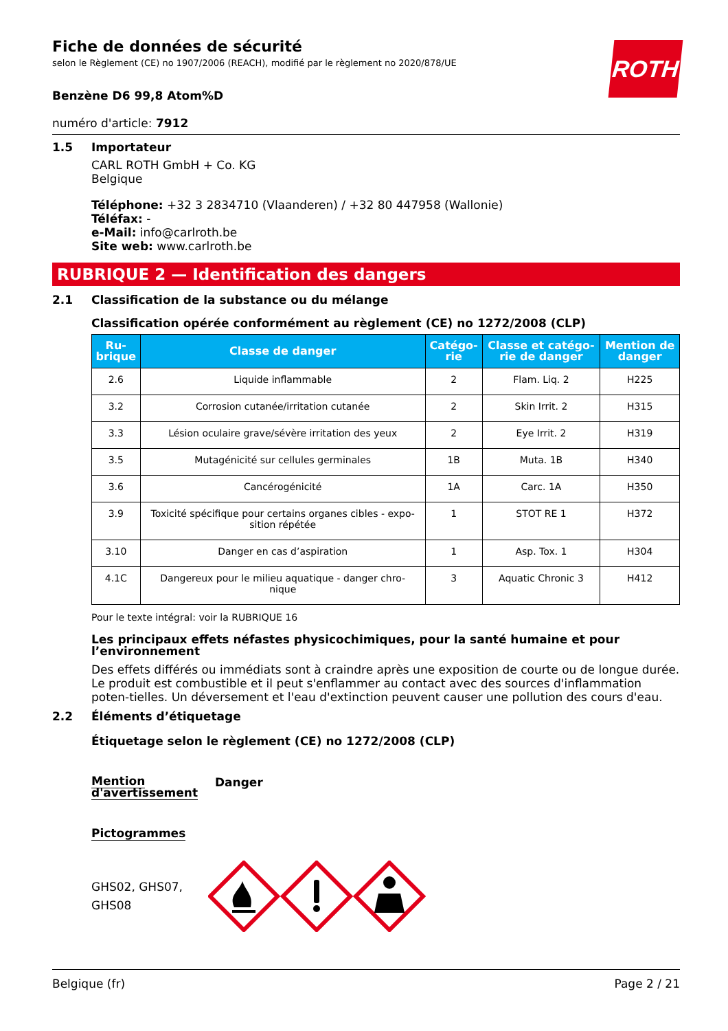ROTH
Fiche de données de sécurité
selon le Règlement (CE) no 1907/2006 (REACH), modifié par le règlement no 2020/878/UE
Benzène D6 99,8 Atom%D
numéro d'article: 7912
1.5 Importateur
CARL ROTH GmbH + Co. KG
Belgique
Téléphone: +32 3 2834710 (Vlaanderen) / +32 80 447958 (Wallonie)
Téléfax: -
e-Mail: info@carlroth.be
Site web: www.carlroth.be
RUBRIQUE 2 — Identification des dangers
2.1 Classification de la substance ou du mélange
Classification opérée conformément au règlement (CE) no 1272/2008 (CLP)
| Ru- brique | Classe de danger | Catégo- rie | Classe et catégo- rie de danger | Mention de danger |
| --- | --- | --- | --- | --- |
| 2.6 | Liquide inflammable | 2 | Flam. Liq. 2 | H225 |
| 3.2 | Corrosion cutanée/irritation cutanée | 2 | Skin Irrit. 2 | H315 |
| 3.3 | Lésion oculaire grave/sévère irritation des yeux | 2 | Eye Irrit. 2 | H319 |
| 3.5 | Mutagénicité sur cellules germinales | 1B | Muta. 1B | H340 |
| 3.6 | Cancérogénicité | 1A | Carc. 1A | H350 |
| 3.9 | Toxicité spécifique pour certains organes cibles - expo- sition répétée | 1 | STOT RE 1 | H372 |
| 3.10 | Danger en cas d’aspiration | 1 | Asp. Tox. 1 | H304 |
| 4.1C | Dangereux pour le milieu aquatique - danger chro- nique | 3 | Aquatic Chronic 3 | H412 |
Pour le texte intégral: voir la RUBRIQUE 16
Les principaux effets néfastes physicochimiques, pour la santé humaine et pour l’environnement
Des effets différés ou immédiats sont à craindre après une exposition de courte ou de longue durée. Le produit est combustible et il peut s'enflammer au contact avec des sources d'inflammation poten-tielles. Un déversement et l'eau d'extinction peuvent causer une pollution des cours d'eau.
2.2 Éléments d’étiquetage
Étiquetage selon le règlement (CE) no 1272/2008 (CLP)
Mention d'avertissement
Danger
Pictogrammes
GHS02, GHS07, GHS08
Belgique (fr) Page 2 / 21